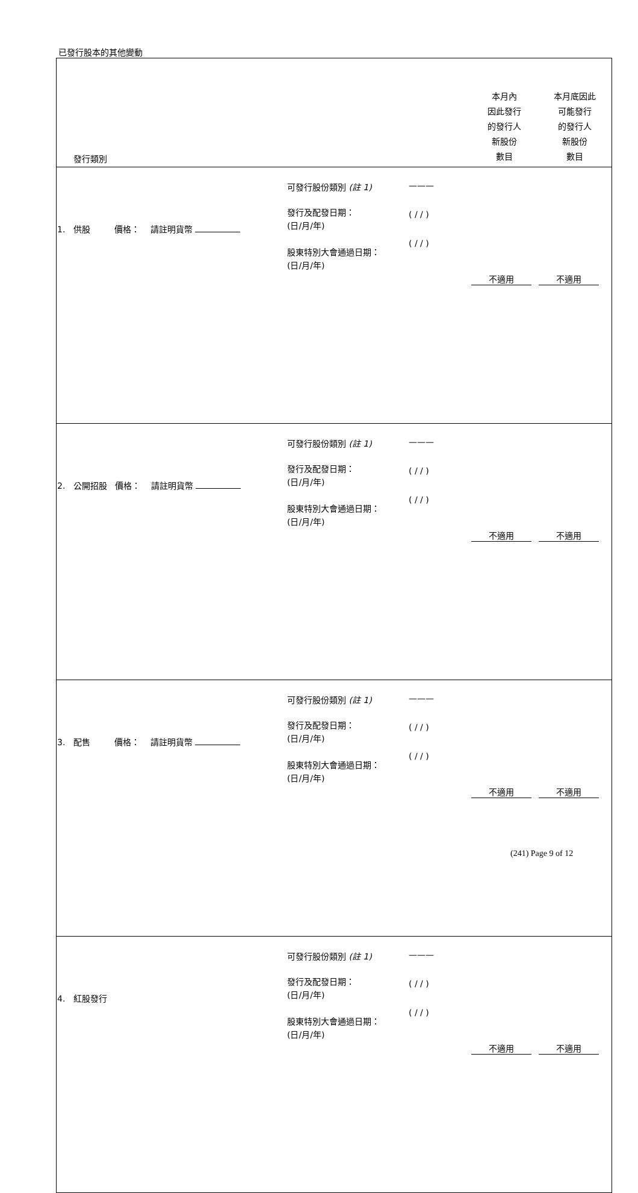已發行股本的其他變動
| 發行類別 | | | 本月內 因此發行 的發行人 新股份 數目 | 本月底因此 可能發行 的發行人 新股份 數目 |
| 1. 供股 價格： 請註明貨幣 | 可發行股份類別 (註 1) 發行及配發日期： (日/月/年) 股東特別大會通過日期： (日/月/年) | ——— ( / / ) ( / / ) | 不適用 | 不適用 |
| 2. 公開招股 價格： 請註明貨幣 | 可發行股份類別 (註 1) 發行及配發日期： (日/月/年) 股東特別大會通過日期： (日/月/年) | ——— ( / / ) ( / / ) | 不適用 | 不適用 |
| 3. 配售 價格： 請註明貨幣 | 可發行股份類別 (註 1) 發行及配發日期： (日/月/年) 股東特別大會通過日期： (日/月/年) | ——— ( / / ) ( / / ) | 不適用 | 不適用 |
| 4. 紅股發行 | 可發行股份類別 (註 1) 發行及配發日期： (日/月/年) 股東特別大會通過日期： (日/月/年) | ——— ( / / ) ( / / ) | 不適用 | 不適用 |
(241) Page 9 of 12